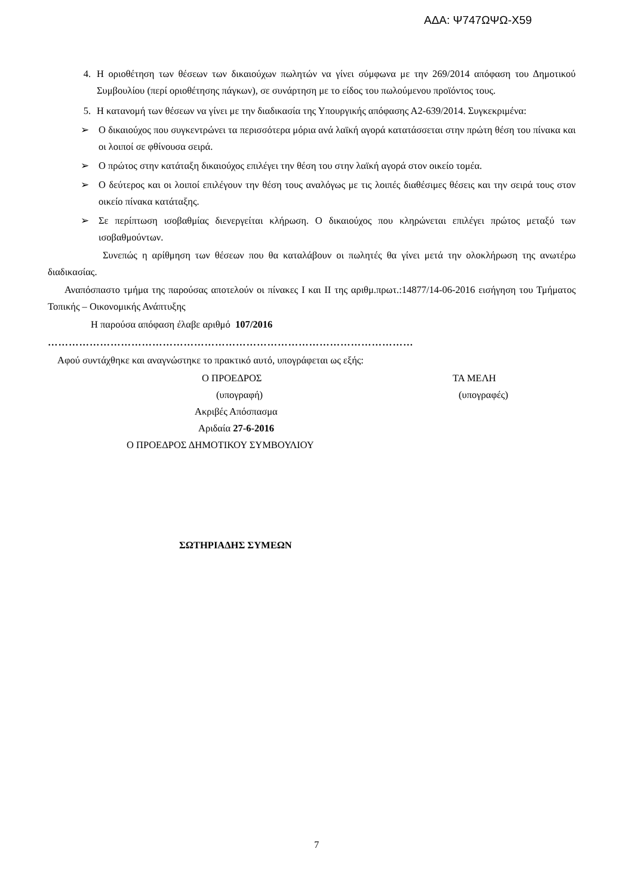ΑΔΑ: Ψ747ΩΨΩ-Χ59
4. Η οριοθέτηση των θέσεων των δικαιούχων πωλητών να γίνει σύμφωνα με την 269/2014 απόφαση του Δημοτικού Συμβουλίου (περί οριοθέτησης πάγκων), σε συνάρτηση με το είδος του πωλούμενου προϊόντος τους.
5. Η κατανομή των θέσεων να γίνει με την διαδικασία της Υπουργικής απόφασης Α2-639/2014. Συγκεκριμένα:
➢ Ο δικαιούχος που συγκεντρώνει τα περισσότερα μόρια ανά λαϊκή αγορά κατατάσσεται στην πρώτη θέση του πίνακα και οι λοιποί σε φθίνουσα σειρά.
➢ Ο πρώτος στην κατάταξη δικαιούχος επιλέγει την θέση του στην λαϊκή αγορά στον οικείο τομέα.
➢ Ο δεύτερος και οι λοιποί επιλέγουν την θέση τους αναλόγως με τις λοιπές διαθέσιμες θέσεις και την σειρά τους στον οικείο πίνακα κατάταξης.
➢ Σε περίπτωση ισοβαθμίας διενεργείται κλήρωση. Ο δικαιούχος που κληρώνεται επιλέγει πρώτος μεταξύ των ισοβαθμούντων.
Συνεπώς η αρίθμηση των θέσεων που θα καταλάβουν οι πωλητές θα γίνει μετά την ολοκλήρωση της ανωτέρω διαδικασίας.
Αναπόσπαστο τμήμα της παρούσας αποτελούν οι πίνακες Ι και ΙΙ της αριθμ.πρωτ.:14877/14-06-2016 εισήγηση του Τμήματος Τοπικής – Οικονομικής Ανάπτυξης
Η παρούσα απόφαση έλαβε αριθμό 107/2016
……………………………………………………………………………………………
Αφού συντάχθηκε και αναγνώστηκε το πρακτικό αυτό, υπογράφεται ως εξής:
Ο ΠΡΟΕΔΡΟΣ ΤΑ ΜΕΛΗ
(υπογραφή) (υπογραφές)
Ακριβές Απόσπασμα
Αριδαία 27-6-2016
Ο ΠΡΟΕΔΡΟΣ ΔΗΜΟΤΙΚΟΥ ΣΥΜΒΟΥΛΙΟΥ
ΣΩΤΗΡΙΑΔΗΣ ΣΥΜΕΩΝ
7